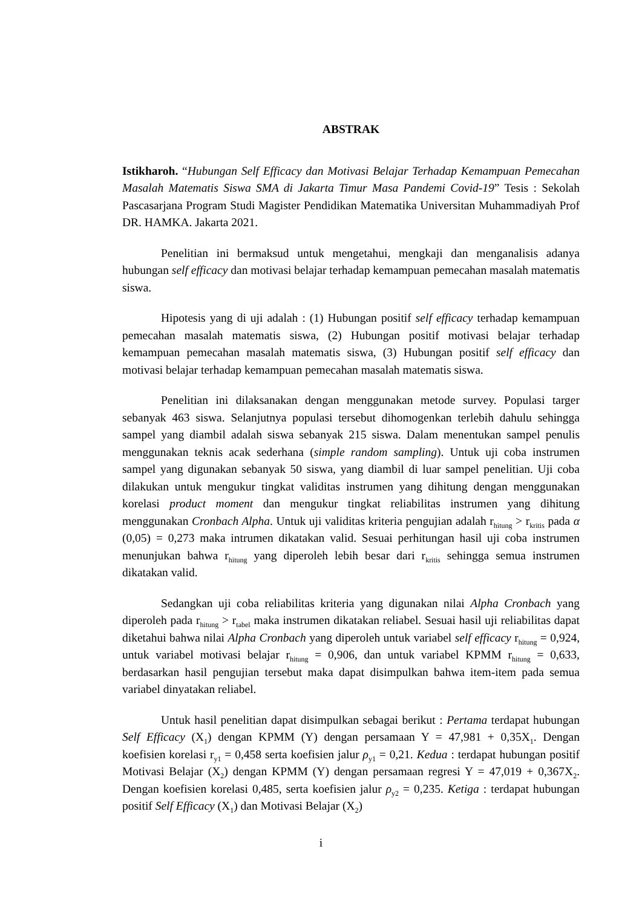ABSTRAK
Istikharoh. “Hubungan Self Efficacy dan Motivasi Belajar Terhadap Kemampuan Pemecahan Masalah Matematis Siswa SMA di Jakarta Timur Masa Pandemi Covid-19” Tesis : Sekolah Pascasarjana Program Studi Magister Pendidikan Matematika Universitan Muhammadiyah Prof DR. HAMKA. Jakarta 2021.
Penelitian ini bermaksud untuk mengetahui, mengkaji dan menganalisis adanya hubungan self efficacy dan motivasi belajar terhadap kemampuan pemecahan masalah matematis siswa.
Hipotesis yang di uji adalah : (1) Hubungan positif self efficacy terhadap kemampuan pemecahan masalah matematis siswa, (2) Hubungan positif motivasi belajar terhadap kemampuan pemecahan masalah matematis siswa, (3) Hubungan positif self efficacy dan motivasi belajar terhadap kemampuan pemecahan masalah matematis siswa.
Penelitian ini dilaksanakan dengan menggunakan metode survey. Populasi targer sebanyak 463 siswa. Selanjutnya populasi tersebut dihomogenkan terlebih dahulu sehingga sampel yang diambil adalah siswa sebanyak 215 siswa. Dalam menentukan sampel penulis menggunakan teknis acak sederhana (simple random sampling). Untuk uji coba instrumen sampel yang digunakan sebanyak 50 siswa, yang diambil di luar sampel penelitian. Uji coba dilakukan untuk mengukur tingkat validitas instrumen yang dihitung dengan menggunakan korelasi product moment dan mengukur tingkat reliabilitas instrumen yang dihitung menggunakan Cronbach Alpha. Untuk uji validitas kriteria pengujian adalah r<sub>hitung</sub> > r<sub>kritis</sub> pada α (0,05) = 0,273 maka intrumen dikatakan valid. Sesuai perhitungan hasil uji coba instrumen menunjukan bahwa r<sub>hitung</sub> yang diperoleh lebih besar dari r<sub>kritis</sub> sehingga semua instrumen dikatakan valid.
Sedangkan uji coba reliabilitas kriteria yang digunakan nilai Alpha Cronbach yang diperoleh pada r<sub>hitung</sub> > r<sub>tabel</sub> maka instrumen dikatakan reliabel. Sesuai hasil uji reliabilitas dapat diketahui bahwa nilai Alpha Cronbach yang diperoleh untuk variabel self efficacy r<sub>hitung</sub> = 0,924, untuk variabel motivasi belajar r<sub>hitung</sub> = 0,906, dan untuk variabel KPMM r<sub>hitung</sub> = 0,633, berdasarkan hasil pengujian tersebut maka dapat disimpulkan bahwa item-item pada semua variabel dinyatakan reliabel.
Untuk hasil penelitian dapat disimpulkan sebagai berikut : Pertama terdapat hubungan Self Efficacy (X<sub>1</sub>) dengan KPMM (Y) dengan persamaan Y = 47,981 + 0,35X<sub>1</sub>. Dengan koefisien korelasi r<sub>y1</sub> = 0,458 serta koefisien jalur ρ<sub>y1</sub> = 0,21. Kedua : terdapat hubungan positif Motivasi Belajar (X<sub>2</sub>) dengan KPMM (Y) dengan persamaan regresi Y = 47,019 + 0,367X<sub>2</sub>. Dengan koefisien korelasi 0,485, serta koefisien jalur ρ<sub>y2</sub> = 0,235. Ketiga : terdapat hubungan positif Self Efficacy (X<sub>1</sub>) dan Motivasi Belajar (X<sub>2</sub>)
i